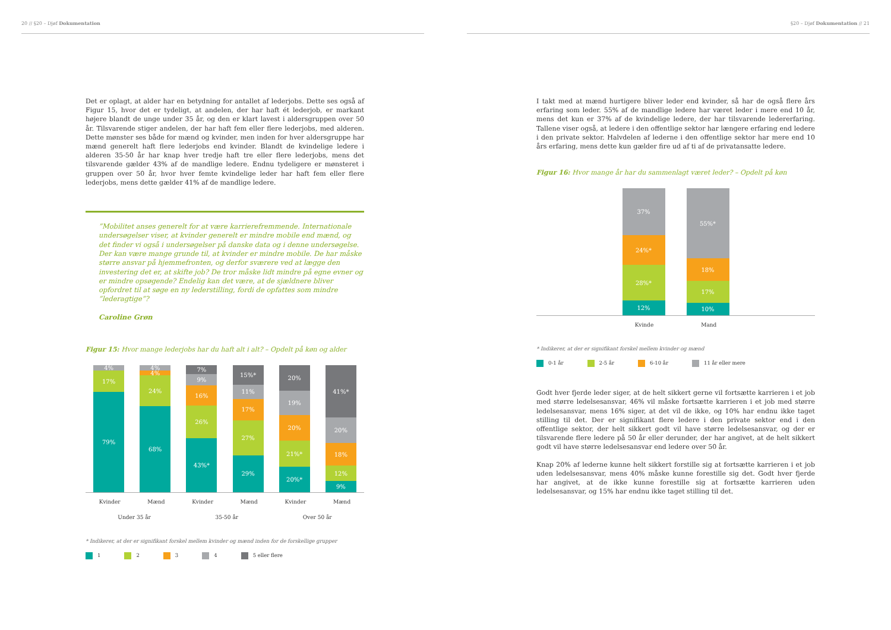20 // §20 – Djøf Dokumentation
Det er oplagt, at alder har en betydning for antallet af lederjobs. Dette ses også af Figur 15, hvor det er tydeligt, at andelen, der har haft ét lederjob, er markant højere blandt de unge under 35 år, og den er klart lavest i aldersgruppen over 50 år. Tilsvarende stiger andelen, der har haft fem eller flere lederjobs, med alderen. Dette mønster ses både for mænd og kvinder, men inden for hver aldersgruppe har mænd generelt haft flere lederjobs end kvinder. Blandt de kvindelige ledere i alderen 35-50 år har knap hver tredje haft tre eller flere lederjobs, mens det tilsvarende gælder 43% af de mandlige ledere. Endnu tydeligere er mønsteret i gruppen over 50 år, hvor hver femte kvindelige leder har haft fem eller flere lederjobs, mens dette gælder 41% af de mandlige ledere.
”Mobilitet anses generelt for at være karrierefremmende. Internationale undersøgelser viser, at kvinder generelt er mindre mobile end mænd, og det finder vi også i undersøgelser på danske data og i denne undersøgelse. Der kan være mange grunde til, at kvinder er mindre mobile. De har måske større ansvar på hjemmefronten, og derfor sværere ved at lægge den investering det er, at skifte job? De tror måske lidt mindre på egne evner og er mindre opsøgende? Endelig kan det være, at de sjældnere bliver opfordret til at søge en ny lederstilling, fordi de opfattes som mindre ”lederagtige”?
Caroline Grøn
Figur 15: Hvor mange lederjobs har du haft alt i alt? – Opdelt på køn og alder
4%
17%
79%
4%
4%
24%
68%
7%
9%
16%
26%
43%*
15%*
11%
17%
27%
29%
20%
19%
20%
21%*
20%*
41%*
20%
18%
12%
9%
Kvinder Mænd Kvinder Mænd Kvinder Mænd
Under 35 år 35-50 år Over 50 år
* Indikerer, at der er signifikant forskel mellem kvinder og mænd inden for de forskellige grupper
1 2 3 4 5 eller flere
§20 – Djøf Dokumentation // 21
I takt med at mænd hurtigere bliver leder end kvinder, så har de også flere års erfaring som leder. 55% af de mandlige ledere har været leder i mere end 10 år, mens det kun er 37% af de kvindelige ledere, der har tilsvarende ledererfaring. Tallene viser også, at ledere i den offentlige sektor har længere erfaring end ledere i den private sektor. Halvdelen af lederne i den offentlige sektor har mere end 10 års erfaring, mens dette kun gælder fire ud af ti af de privatansatte ledere.
Figur 16: Hvor mange år har du sammenlagt været leder? – Opdelt på køn
37%
24%*
28%*
12%
55%*
18%
17%
10%
Kvinde Mand
* Indikerer, at der er signifikant forskel mellem kvinder og mænd
0-1 år 2-5 år 6-10 år 11 år eller mere
Godt hver fjerde leder siger, at de helt sikkert gerne vil fortsætte karrieren i et job med større ledelsesansvar, 46% vil måske fortsætte karrieren i et job med større ledelsesansvar, mens 16% siger, at det vil de ikke, og 10% har endnu ikke taget stilling til det. Der er signifikant flere ledere i den private sektor end i den offentlige sektor, der helt sikkert godt vil have større ledelsesansvar, og der er tilsvarende flere ledere på 50 år eller derunder, der har angivet, at de helt sikkert godt vil have større ledelsesansvar end ledere over 50 år.
Knap 20% af lederne kunne helt sikkert forstille sig at fortsætte karrieren i et job uden ledelsesansvar, mens 40% måske kunne forestille sig det. Godt hver fjerde har angivet, at de ikke kunne forestille sig at fortsætte karrieren uden ledelsesansvar, og 15% har endnu ikke taget stilling til det.